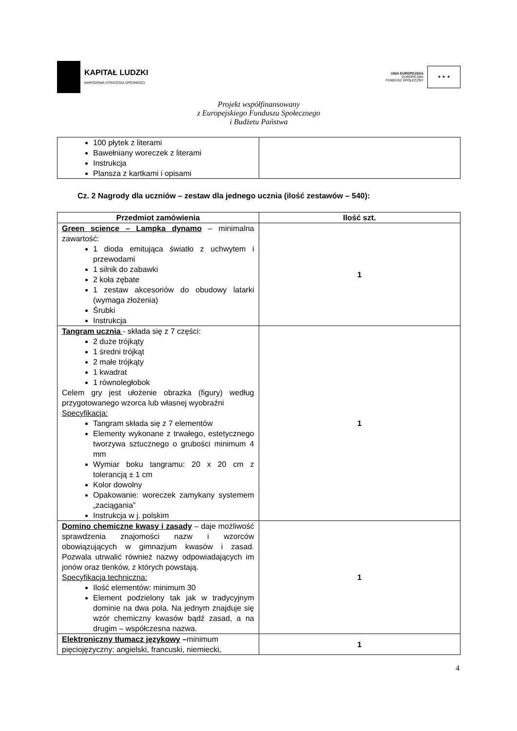KAPITAŁ LUDZKI
NARODOWA STRATEGIA SPÓJNOŚCI
UNIA EUROPEJSKA
EUROPEJSKI
FUNDUSZ SPOŁECZNY
★ ★ ★
Projekt współfinansowany
z Europejskiego Funduszu Społecznego
i Budżetu Państwa
| 100 płytek z literami Bawełniany woreczek z literami Instrukcja Plansza z kartkami i opisami | |
Cz. 2 Nagrody dla uczniów – zestaw dla jednego ucznia (ilość zestawów – 540):
| Przedmiot zamówienia | Ilość szt. |
| --- | --- |
| Green science – Lampka dynamo – minimalna zawartość: 1 dioda emitująca światło z uchwytem i przewodami 1 silnik do zabawki 2 koła zębate 1 zestaw akcesoriów do obudowy latarki (wymaga złożenia) Śrubki Instrukcja | 1 |
| Tangram ucznia - składa się z 7 części: 2 duże trójkąty 1 średni trójkąt 2 małe trójkąty 1 kwadrat 1 równoległobok Celem gry jest ułożenie obrazka (figury) według przygotowanego wzorca lub własnej wyobraźni Specyfikacja: Tangram składa się z 7 elementów Elementy wykonane z trwałego, estetycznego tworzywa sztucznego o grubości minimum 4 mm Wymiar boku tangramu: 20 x 20 cm z tolerancją ± 1 cm Kolor dowolny Opakowanie: woreczek zamykany systemem „zaciągania” Instrukcja w j. polskim | 1 |
| Domino chemiczne kwasy i zasady – daje możliwość sprawdzenia znajomości nazw i wzorców obowiązujących w gimnazjum kwasów i zasad. Pozwala utrwalić również nazwy odpowiadających im jonów oraz tlenków, z których powstają. Specyfikacja techniczna: Ilość elementów: minimum 30 Element podzielony tak jak w tradycyjnym dominie na dwa pola. Na jednym znajduje się wzór chemiczny kwasów bądź zasad, a na drugim – współczesna nazwa. | 1 |
| Elektroniczny tłumacz językowy – minimum pięciojęzyczny: angielski, francuski, niemiecki, | 1 |
4